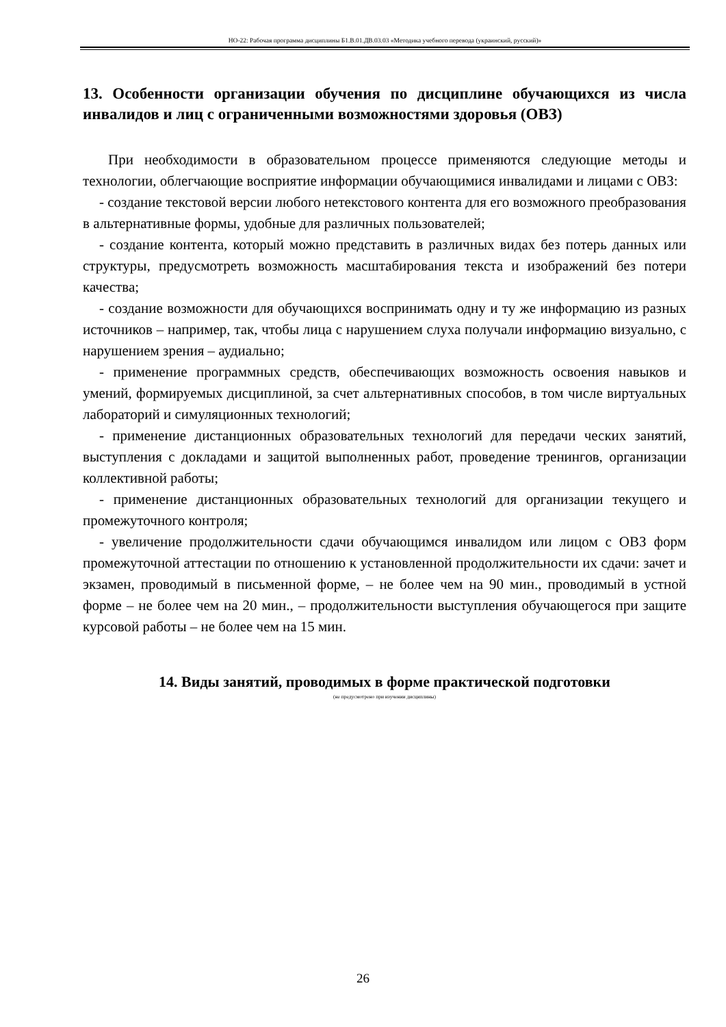НО-22: Рабочая программа дисциплины Б1.В.01.ДВ.03.03 «Методика учебного перевода (украинский, русский)»
13. Особенности организации обучения по дисциплине обучающихся из числа инвалидов и лиц с ограниченными возможностями здоровья (ОВЗ)
При необходимости в образовательном процессе применяются следующие методы и технологии, облегчающие восприятие информации обучающимися инвалидами и лицами с ОВЗ:
- создание текстовой версии любого нетекстового контента для его возможного преобразования в альтернативные формы, удобные для различных пользователей;
- создание контента, который можно представить в различных видах без потерь данных или структуры, предусмотреть возможность масштабирования текста и изображений без потери качества;
- создание возможности для обучающихся воспринимать одну и ту же информацию из разных источников – например, так, чтобы лица с нарушением слуха получали информацию визуально, с нарушением зрения – аудиально;
- применение программных средств, обеспечивающих возможность освоения навыков и умений, формируемых дисциплиной, за счет альтернативных способов, в том числе виртуальных лабораторий и симуляционных технологий;
- применение дистанционных образовательных технологий для передачи ческих занятий, выступления с докладами и защитой выполненных работ, проведение тренингов, организации коллективной работы;
- применение дистанционных образовательных технологий для организации текущего и промежуточного контроля;
- увеличение продолжительности сдачи обучающимся инвалидом или лицом с ОВЗ форм промежуточной аттестации по отношению к установленной продолжительности их сдачи: зачет и экзамен, проводимый в письменной форме, – не более чем на 90 мин., проводимый в устной форме – не более чем на 20 мин., – продолжительности выступления обучающегося при защите курсовой работы – не более чем на 15 мин.
14. Виды занятий, проводимых в форме практической подготовки
(не предусмотрено при изучении дисциплины)
26